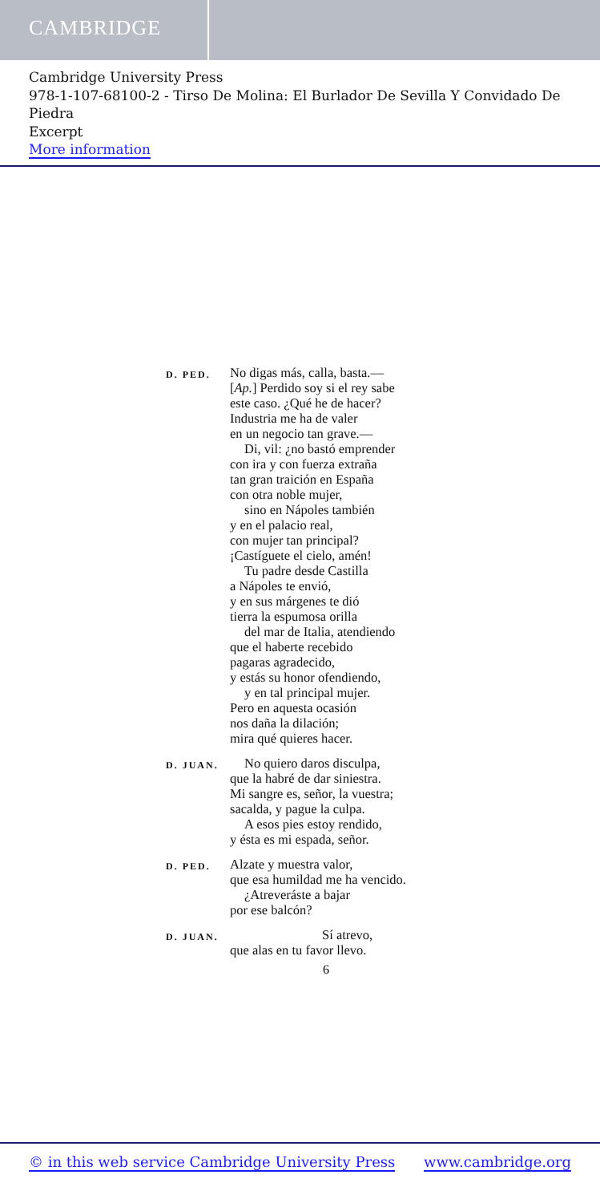CAMBRIDGE
Cambridge University Press
978-1-107-68100-2 - Tirso De Molina: El Burlador De Sevilla Y Convidado De Piedra
Excerpt
More information
D. PED.
No digas más, calla, basta.—
[Ap.] Perdido soy si el rey sabe
este caso. ¿Qué he de hacer?
Industria me ha de valer
en un negocio tan grave.—
Di, vil: ¿no bastó emprender
con ira y con fuerza extraña
tan gran traición en España
con otra noble mujer,
sino en Nápoles también
y en el palacio real,
con mujer tan principal?
¡Castíguete el cielo, amén!
Tu padre desde Castilla
a Nápoles te envió,
y en sus márgenes te dió
tierra la espumosa orilla
del mar de Italia, atendiendo
que el haberte recebido
pagaras agradecido,
y estás su honor ofendiendo,
y en tal principal mujer.
Pero en aquesta ocasión
nos daña la dilación;
mira qué quieres hacer.
D. JUAN.
No quiero daros disculpa,
que la habré de dar siniestra.
Mi sangre es, señor, la vuestra;
sacalda, y pague la culpa.
A esos pies estoy rendido,
y ésta es mi espada, señor.
D. PED.
Alzate y muestra valor,
que esa humildad me ha vencido.
¿Atreveráste a bajar
por ese balcón?
D. JUAN.
Sí atrevo,
que alas en tu favor llevo.
6
© in this web service Cambridge University Press www.cambridge.org